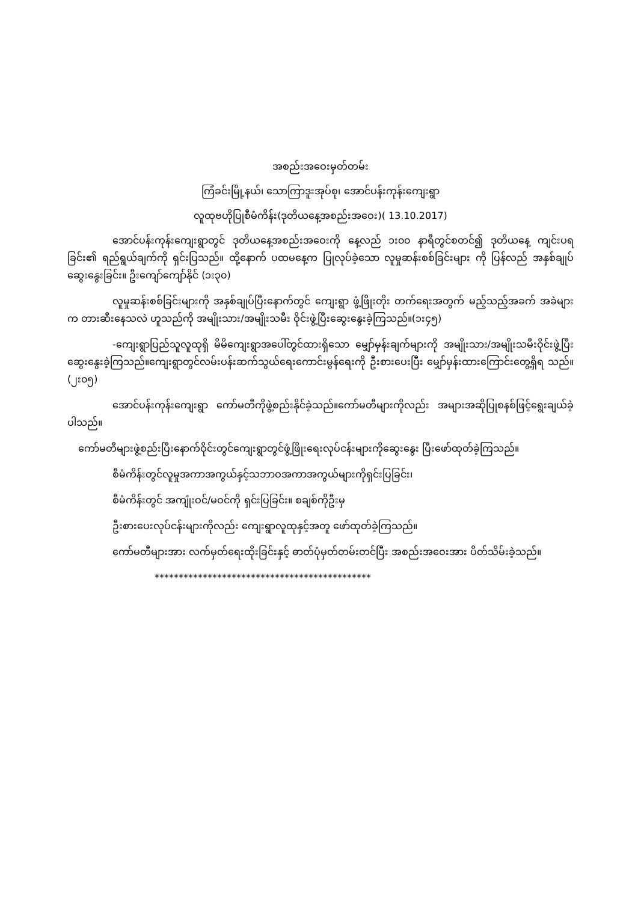အစည်းအဝေးမှတ်တမ်း
ကြံခင်းမြို့နယ်၊ သောကြာဒူးအုပ်စု၊ အောင်ပန်းကုန်းကျေးရွာ
လူထုဗဟိုပြုစီမံကိန်း(ဒုတိယနေ့အစည်းအဝေး)( 13.10.2017)
အောင်ပန်းကုန်းကျေးရွာတွင် ဒုတိယနေ့အစည်းအဝေးကို နေ့လည် ၁း၀၀ နာရီတွင်စတင်၍ ဒုတိယနေ့ ကျင်းပရခြင်း၏ ရည်ရွယ်ချက်ကို ရှင်းပြသည်။ ထို့နောက် ပထမနေ့က ပြုလုပ်ခဲ့သော လူမှုဆန်းစစ်ခြင်းများ ကို ပြန်လည် အနှစ်ချုပ်ဆွေးနွေးခြင်း။ ဦးကျော်ကျော်နိုင် (၁း၃၀)
လူမှုဆန်းစစ်ခြင်းများကို အနှစ်ချုပ်ပြီးနောက်တွင် ကျေးရွာ ဖွံ့ဖြိုးတိုး တက်ရေးအတွက် မည့်သည့်အခက် အခဲများက တားဆီးနေသလဲ ဟူသည်ကို အမျိုးသား/အမျိုးသမီး ဝိုင်းဖွဲ့ပြီးဆွေးနွေးခဲ့ကြသည်။(၁း၄၅)
-ကျေးရွာပြည်သူလူထုရှိ မိမိကျေးရွာအပေါ်တွင်ထားရှိသော မျှော်မှန်းချက်များကို အမျိုးသား/အမျိုးသမီးဝိုင်းဖွဲ့ပြီးဆွေးနွေးခဲ့ကြသည်။ကျေးရွာတွင်လမ်းပန်းဆက်သွယ်ရေးကောင်းမွန်ရေးကို ဦးစားပေးပြီး မျှော်မှန်းထားကြောင်းတွေ့ရှိရ သည်။(၂း၀၅)
အောင်ပန်းကုန်းကျေးရွာ ကော်မတီကိုဖွဲ့စည်းနိုင်ခဲ့သည်။ကော်မတီများကိုလည်း အများအဆိုပြုစနစ်ဖြင့်ရွေးချယ်ခဲ့ပါသည်။
ကော်မတီများဖွဲ့စည်းပြီးနောက်ဝိုင်းတွင်ကျေးရွာတွင်ဖွံ့ဖြိုးရေးလုပ်ငန်းများကိုဆွေးနွေး ပြီးဖော်ထုတ်ခဲ့ကြသည်။
စီမံကိန်းတွင်လူမှုအကာအကွယ်နှင့်သဘာဝအကာအကွယ်များကိုရှင်းပြခြင်း၊
စီမံကိန်းတွင် အကျုံးဝင်/မဝင်ကို ရှင်းပြခြင်း။ စချစ်ကိုဦးမှ
ဦးစားပေးလုပ်ငန်းများကိုလည်း ကျေးရွာလူထုနှင့်အတူ ဖော်ထုတ်ခဲ့ကြသည်။
ကော်မတီများအား လက်မှတ်ရေးထိုးခြင်းနှင့် ဓာတ်ပုံမှတ်တမ်းတင်ပြီး အစည်းအဝေးအား ပိတ်သိမ်းခဲ့သည်။
*********************************************